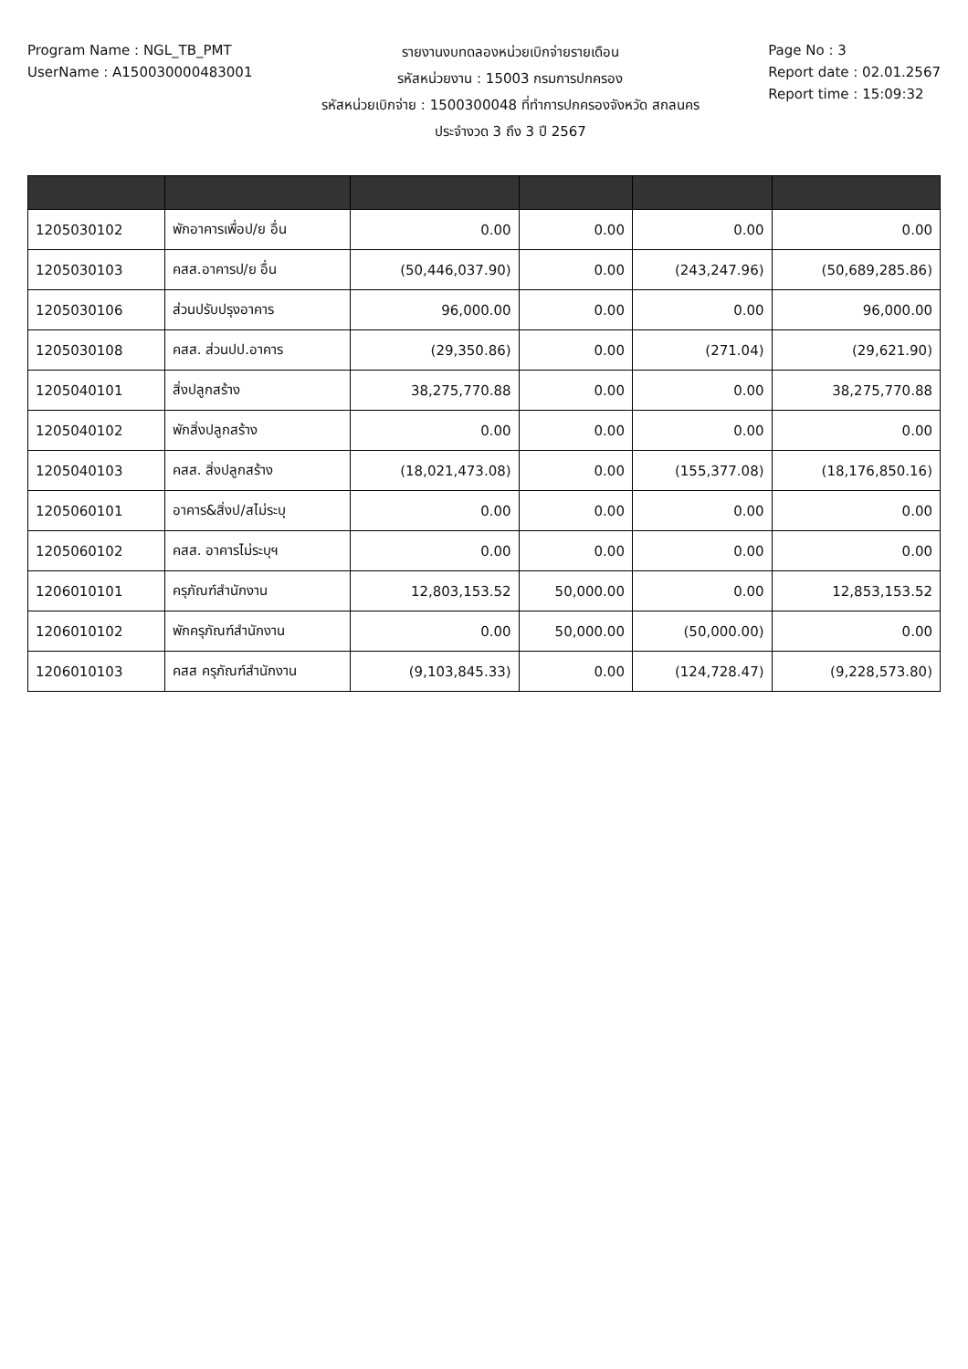Program Name : NGL_TB_PMT
UserName : A150030000483001
รายงานงบทดลองหน่วยเบิกจ่ายรายเดือน
รหัสหน่วยงาน : 15003 กรมการปกครอง
รหัสหน่วยเบิกจ่าย : 1500300048 ที่ทำการปกครองจังหวัด สกลนคร
ประจำงวด 3 ถึง 3 ปี 2567
Page No : 3
Report date : 02.01.2567
Report time : 15:09:32
| 1205030102 | พักอาคารเพื่อป/ย อื่น | 0.00 | 0.00 | 0.00 | 0.00 |
| 1205030103 | คสส.อาคารป/ย อื่น | (50,446,037.90) | 0.00 | (243,247.96) | (50,689,285.86) |
| 1205030106 | ส่วนปรับปรุงอาคาร | 96,000.00 | 0.00 | 0.00 | 96,000.00 |
| 1205030108 | คสส. ส่วนปป.อาคาร | (29,350.86) | 0.00 | (271.04) | (29,621.90) |
| 1205040101 | สิ่งปลูกสร้าง | 38,275,770.88 | 0.00 | 0.00 | 38,275,770.88 |
| 1205040102 | พักสิ่งปลูกสร้าง | 0.00 | 0.00 | 0.00 | 0.00 |
| 1205040103 | คสส. สิ่งปลูกสร้าง | (18,021,473.08) | 0.00 | (155,377.08) | (18,176,850.16) |
| 1205060101 | อาคาร&สิ่งป/สไม่ระบุ | 0.00 | 0.00 | 0.00 | 0.00 |
| 1205060102 | คสส. อาคารไม่ระบุฯ | 0.00 | 0.00 | 0.00 | 0.00 |
| 1206010101 | ครุภัณฑ์สำนักงาน | 12,803,153.52 | 50,000.00 | 0.00 | 12,853,153.52 |
| 1206010102 | พักครุภัณฑ์สำนักงาน | 0.00 | 50,000.00 | (50,000.00) | 0.00 |
| 1206010103 | คสส ครุภัณฑ์สำนักงาน | (9,103,845.33) | 0.00 | (124,728.47) | (9,228,573.80) |